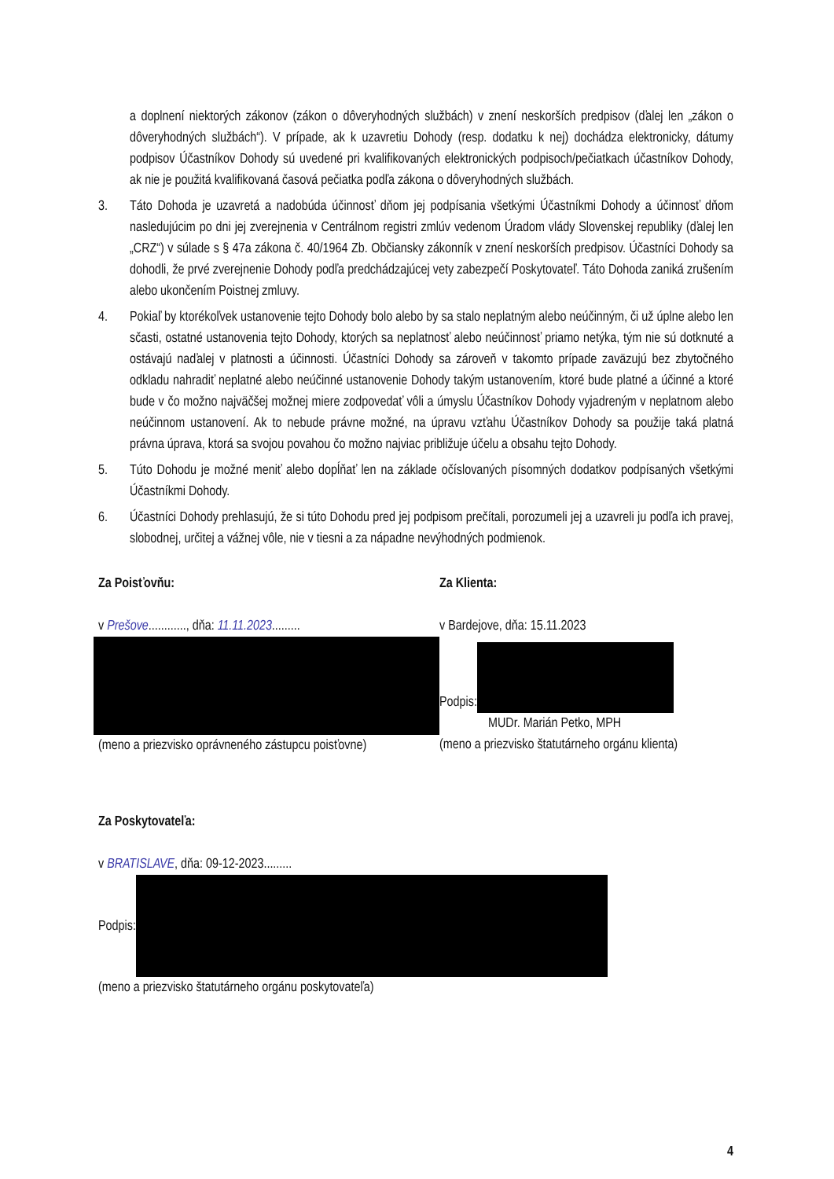a doplnení niektorých zákonov (zákon o dôveryhodných službách) v znení neskorších predpisov (ďalej len „zákon o dôveryhodných službách“). V prípade, ak k uzavretiu Dohody (resp. dodatku k nej) dochádza elektronicky, dátumy podpisov Účastníkov Dohody sú uvedené pri kvalifikovaných elektronických podpisoch/pečiatkach účastníkov Dohody, ak nie je použitá kvalifikovaná časová pečiatka podľa zákona o dôveryhodných službách.
3. Táto Dohoda je uzavretá a nadobúda účinnosť dňom jej podpísania všetkými Účastníkmi Dohody a účinnosť dňom nasledujúcim po dni jej zverejnenia v Centrálnom registri zmlúv vedenom Úradom vlády Slovenskej republiky (ďalej len „CRZ“) v súlade s § 47a zákona č. 40/1964 Zb. Občiansky zákonník v znení neskorších predpisov. Účastníci Dohody sa dohodli, že prvé zverejnenie Dohody podľa predchádzajúcej vety zabezpečí Poskytovateľ. Táto Dohoda zaniká zrušením alebo ukončením Poistnej zmluvy.
4. Pokiaľ by ktorékoľvek ustanovenie tejto Dohody bolo alebo by sa stalo neplatným alebo neúčinným, či už úplne alebo len sčasti, ostatné ustanovenia tejto Dohody, ktorých sa neplatnosť alebo neúčinnosť priamo netýka, tým nie sú dotknuté a ostávajú naďalej v platnosti a účinnosti. Účastníci Dohody sa zároveň v takomto prípade zaväzujú bez zbytočného odkladu nahradiť neplatné alebo neúčinné ustanovenie Dohody takým ustanovením, ktoré bude platné a účinné a ktoré bude v čo možno najväčšej možnej miere zodpovedať vôli a úmyslu Účastníkov Dohody vyjadreným v neplatnom alebo neúčinnom ustanovení. Ak to nebude právne možné, na úpravu vzťahu Účastníkov Dohody sa použije taká platná právna úprava, ktorá sa svojou povahou čo možno najviac približuje účelu a obsahu tejto Dohody.
5. Túto Dohodu je možné meniť alebo dopĺňať len na základe očíslovaných písomných dodatkov podpísaných všetkými Účastníkmi Dohody.
6. Účastníci Dohody prehlasujú, že si túto Dohodu pred jej podpisom prečítali, porozumeli jej a uzavreli ju podľa ich pravej, slobodnej, určitej a vážnej vôle, nie v tiesni a za nápadne nevýhodných podmienok.
Za Poisťovňu:
v Prešove............, dňa: 11.11.2023.........
(meno a priezvisko oprávneného zástupcu poisťovne)
Za Klienta:
v Bardejove, dňa: 15.11.2023
Podpis:
MUDr. Marián Petko, MPH
(meno a priezvisko štatutárneho orgánu klienta)
Za Poskytovateľa:
v BRATISLAVE, dňa: 09-12-2023.........
Podpis:
(meno a priezvisko štatutárneho orgánu poskytovateľa)
4